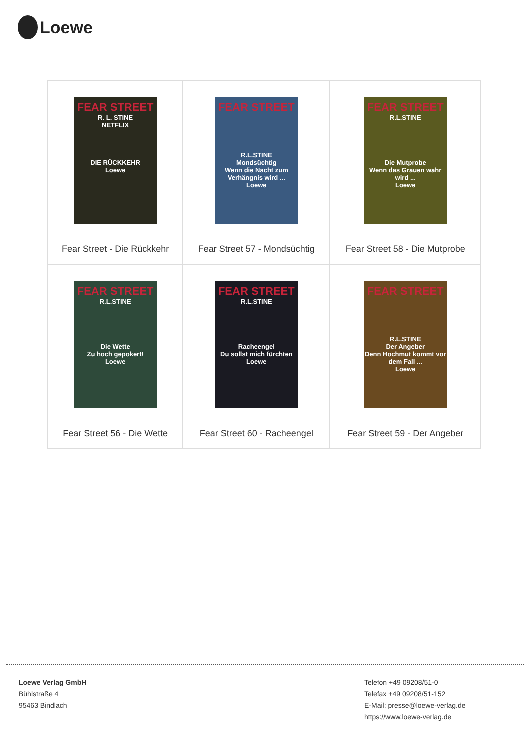Loewe
| FEAR STREET R. L. STINE NETFLIX DIE RÜCKKEHR Loewe Fear Street - Die Rückkehr | FEAR STREET R.L.STINE Mondsüchtig Wenn die Nacht zum Verhängnis wird ... Loewe Fear Street 57 - Mondsüchtig | FEAR STREET R.L.STINE Die Mutprobe Wenn das Grauen wahr wird ... Loewe Fear Street 58 - Die Mutprobe |
| FEAR STREET R.L.STINE Die Wette Zu hoch gepokert! Loewe Fear Street 56 - Die Wette | FEAR STREET R.L.STINE Racheengel Du sollst mich fürchten Loewe Fear Street 60 - Racheengel | FEAR STREET R.L.STINE Der Angeber Denn Hochmut kommt vor dem Fall ... Loewe Fear Street 59 - Der Angeber |
Loewe Verlag GmbH
Bühlstraße 4
95463 Bindlach
Telefon +49 09208/51-0
Telefax +49 09208/51-152
E-Mail: presse@loewe-verlag.de
https://www.loewe-verlag.de